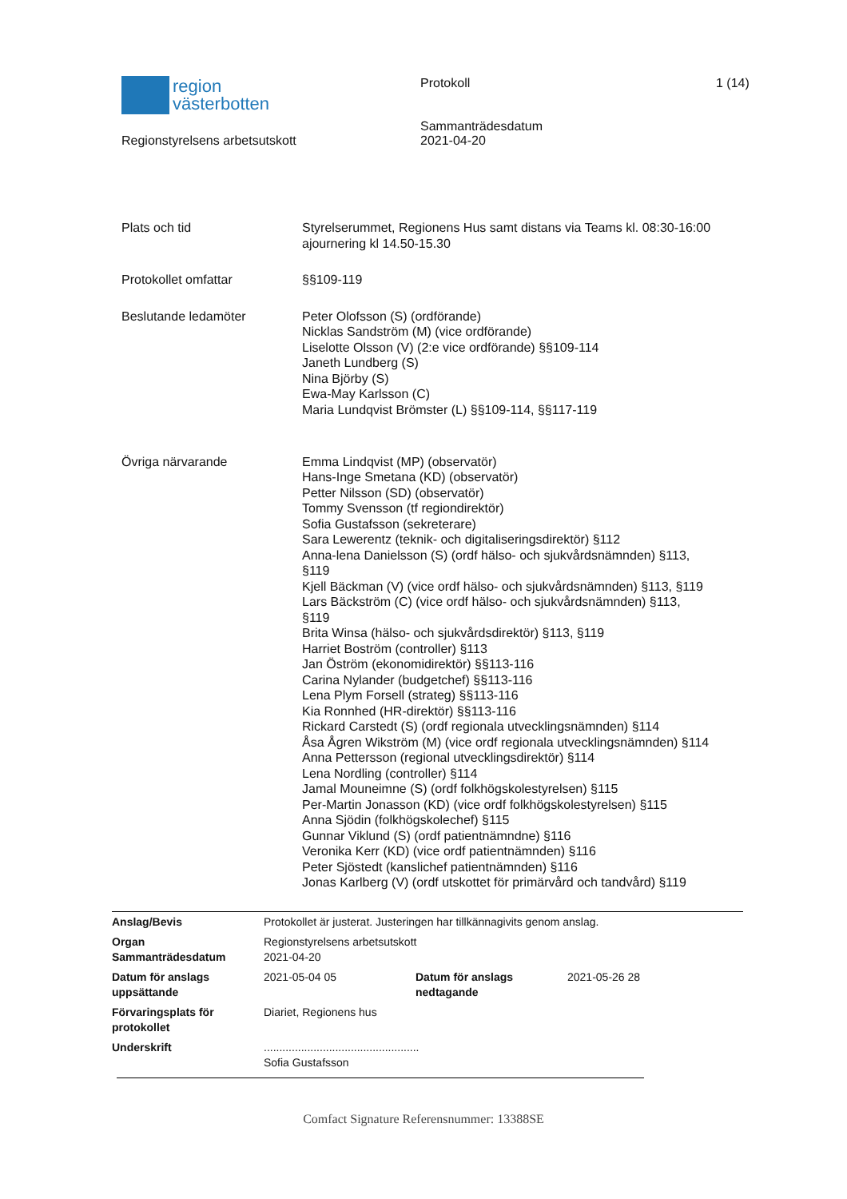region
västerbotten
Regionstyrelsens arbetsutskott
Protokoll
Sammanträdesdatum
2021-04-20
1 (14)
| Plats och tid | Styrelserummet, Regionens Hus samt distans via Teams kl. 08:30-16:00 ajournering kl 14.50-15.30 |
| Protokollet omfattar | §§109-119 |
| Beslutande ledamöter | Peter Olofsson (S) (ordförande) Nicklas Sandström (M) (vice ordförande) Liselotte Olsson (V) (2:e vice ordförande) §§109-114 Janeth Lundberg (S) Nina Björby (S) Ewa-May Karlsson (C) Maria Lundqvist Brömster (L) §§109-114, §§117-119 |
| Övriga närvarande | Emma Lindqvist (MP) (observatör) Hans-Inge Smetana (KD) (observatör) Petter Nilsson (SD) (observatör) Tommy Svensson (tf regiondirektör) Sofia Gustafsson (sekreterare) Sara Lewerentz (teknik- och digitaliseringsdirektör) §112 Anna-lena Danielsson (S) (ordf hälso- och sjukvårdsnämnden) §113, §119 Kjell Bäckman (V) (vice ordf hälso- och sjukvårdsnämnden) §113, §119 Lars Bäckström (C) (vice ordf hälso- och sjukvårdsnämnden) §113, §119 Brita Winsa (hälso- och sjukvårdsdirektör) §113, §119 Harriet Boström (controller) §113 Jan Öström (ekonomidirektör) §§113-116 Carina Nylander (budgetchef) §§113-116 Lena Plym Forsell (strateg) §§113-116 Kia Ronnhed (HR-direktör) §§113-116 Rickard Carstedt (S) (ordf regionala utvecklingsnämnden) §114 Åsa Ågren Wikström (M) (vice ordf regionala utvecklingsnämnden) §114 Anna Pettersson (regional utvecklingsdirektör) §114 Lena Nordling (controller) §114 Jamal Mouneimne (S) (ordf folkhögskolestyrelsen) §115 Per-Martin Jonasson (KD) (vice ordf folkhögskolestyrelsen) §115 Anna Sjödin (folkhögskolechef) §115 Gunnar Viklund (S) (ordf patientnämndne) §116 Veronika Kerr (KD) (vice ordf patientnämnden) §116 Peter Sjöstedt (kanslichef patientnämnden) §116 Jonas Karlberg (V) (ordf utskottet för primärvård och tandvård) §119 |
| Anslag/Bevis | Protokollet är justerat. Justeringen har tillkännagivits genom anslag. | | |
| Organ Sammanträdesdatum | Regionstyrelsens arbetsutskott 2021-04-20 | | |
| Datum för anslags uppsättande | 2021-05-04 05 | Datum för anslags nedtagande | 2021-05-26 28 |
| Förvaringsplats för protokollet | Diariet, Regionens hus | | |
| Underskrift | .................................................. Sofia Gustafsson | | |
Comfact Signature Referensnummer: 13388SE